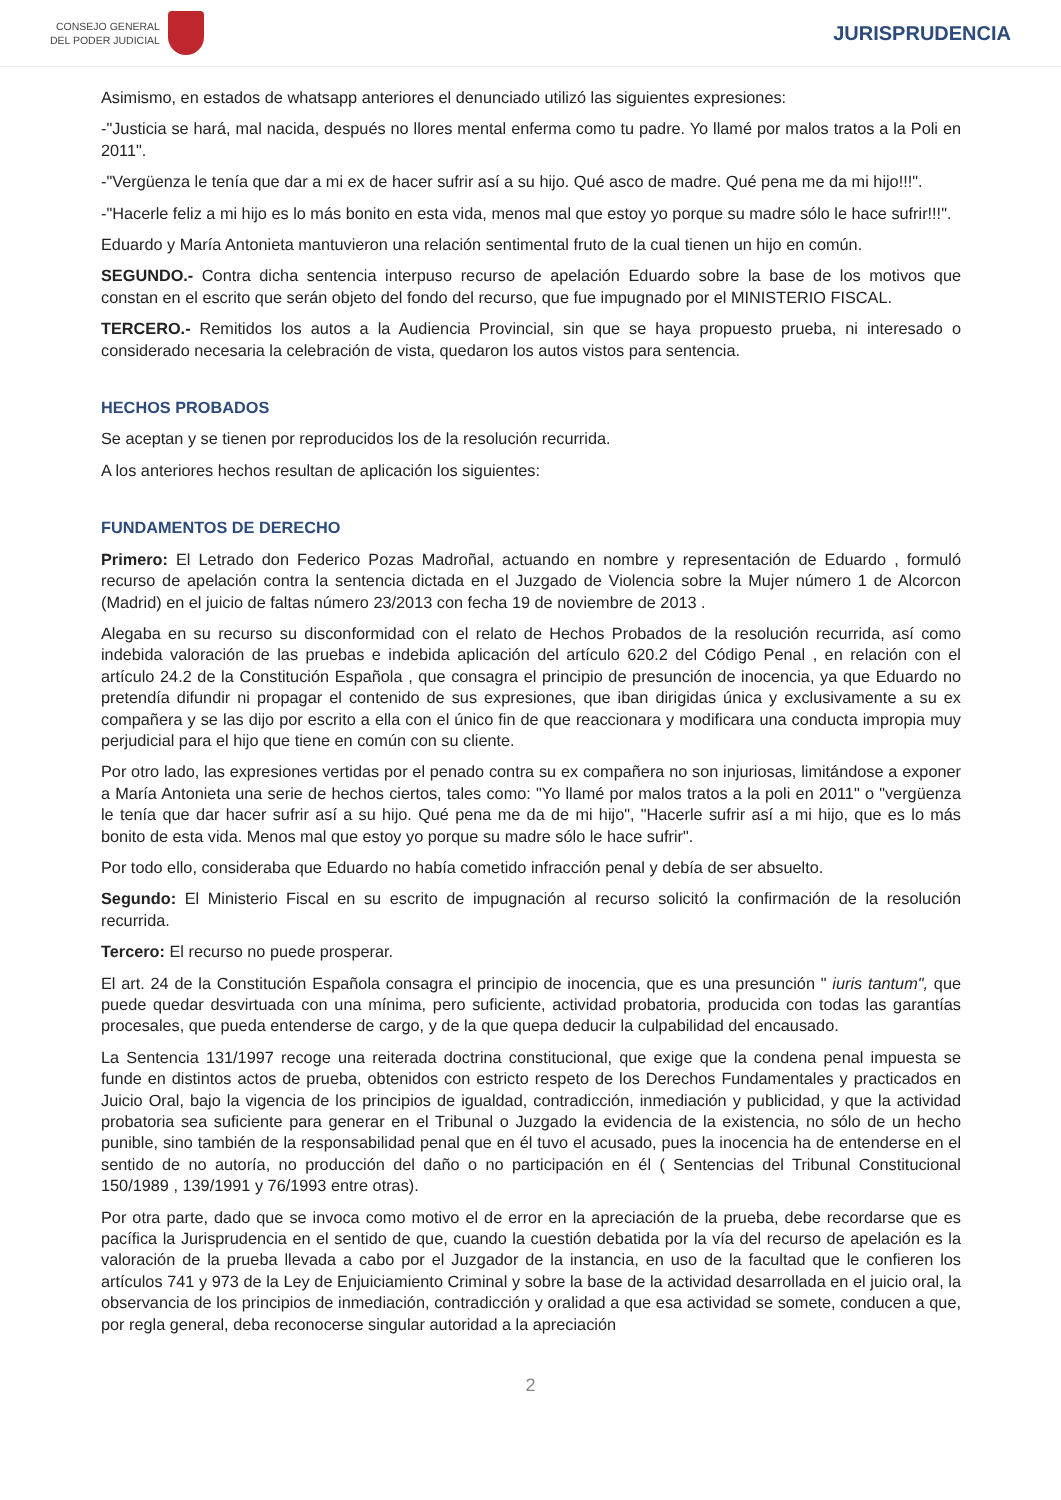CONSEJO GENERAL
DEL PODER JUDICIAL
JURISPRUDENCIA
Asimismo, en estados de whatsapp anteriores el denunciado utilizó las siguientes expresiones:
-"Justicia se hará, mal nacida, después no llores mental enferma como tu padre. Yo llamé por malos tratos a la Poli en 2011".
-"Vergüenza le tenía que dar a mi ex de hacer sufrir así a su hijo. Qué asco de madre. Qué pena me da mi hijo!!!".
-"Hacerle feliz a mi hijo es lo más bonito en esta vida, menos mal que estoy yo porque su madre sólo le hace sufrir!!!".
Eduardo y María Antonieta mantuvieron una relación sentimental fruto de la cual tienen un hijo en común.
SEGUNDO.- Contra dicha sentencia interpuso recurso de apelación Eduardo sobre la base de los motivos que constan en el escrito que serán objeto del fondo del recurso, que fue impugnado por el MINISTERIO FISCAL.
TERCERO.- Remitidos los autos a la Audiencia Provincial, sin que se haya propuesto prueba, ni interesado o considerado necesaria la celebración de vista, quedaron los autos vistos para sentencia.
HECHOS PROBADOS
Se aceptan y se tienen por reproducidos los de la resolución recurrida.
A los anteriores hechos resultan de aplicación los siguientes:
FUNDAMENTOS DE DERECHO
Primero: El Letrado don Federico Pozas Madroñal, actuando en nombre y representación de Eduardo , formuló recurso de apelación contra la sentencia dictada en el Juzgado de Violencia sobre la Mujer número 1 de Alcorcon (Madrid) en el juicio de faltas número 23/2013 con fecha 19 de noviembre de 2013 .
Alegaba en su recurso su disconformidad con el relato de Hechos Probados de la resolución recurrida, así como indebida valoración de las pruebas e indebida aplicación del artículo 620.2 del Código Penal , en relación con el artículo 24.2 de la Constitución Española , que consagra el principio de presunción de inocencia, ya que Eduardo no pretendía difundir ni propagar el contenido de sus expresiones, que iban dirigidas única y exclusivamente a su ex compañera y se las dijo por escrito a ella con el único fin de que reaccionara y modificara una conducta impropia muy perjudicial para el hijo que tiene en común con su cliente.
Por otro lado, las expresiones vertidas por el penado contra su ex compañera no son injuriosas, limitándose a exponer a María Antonieta una serie de hechos ciertos, tales como: "Yo llamé por malos tratos a la poli en 2011" o "vergüenza le tenía que dar hacer sufrir así a su hijo. Qué pena me da de mi hijo", "Hacerle sufrir así a mi hijo, que es lo más bonito de esta vida. Menos mal que estoy yo porque su madre sólo le hace sufrir".
Por todo ello, consideraba que Eduardo no había cometido infracción penal y debía de ser absuelto.
Segundo: El Ministerio Fiscal en su escrito de impugnación al recurso solicitó la confirmación de la resolución recurrida.
Tercero: El recurso no puede prosperar.
El art. 24 de la Constitución Española consagra el principio de inocencia, que es una presunción " iuris tantum", que puede quedar desvirtuada con una mínima, pero suficiente, actividad probatoria, producida con todas las garantías procesales, que pueda entenderse de cargo, y de la que quepa deducir la culpabilidad del encausado.
La Sentencia 131/1997 recoge una reiterada doctrina constitucional, que exige que la condena penal impuesta se funde en distintos actos de prueba, obtenidos con estricto respeto de los Derechos Fundamentales y practicados en Juicio Oral, bajo la vigencia de los principios de igualdad, contradicción, inmediación y publicidad, y que la actividad probatoria sea suficiente para generar en el Tribunal o Juzgado la evidencia de la existencia, no sólo de un hecho punible, sino también de la responsabilidad penal que en él tuvo el acusado, pues la inocencia ha de entenderse en el sentido de no autoría, no producción del daño o no participación en él ( Sentencias del Tribunal Constitucional 150/1989 , 139/1991 y 76/1993 entre otras).
Por otra parte, dado que se invoca como motivo el de error en la apreciación de la prueba, debe recordarse que es pacífica la Jurisprudencia en el sentido de que, cuando la cuestión debatida por la vía del recurso de apelación es la valoración de la prueba llevada a cabo por el Juzgador de la instancia, en uso de la facultad que le confieren los artículos 741 y 973 de la Ley de Enjuiciamiento Criminal y sobre la base de la actividad desarrollada en el juicio oral, la observancia de los principios de inmediación, contradicción y oralidad a que esa actividad se somete, conducen a que, por regla general, deba reconocerse singular autoridad a la apreciación
2